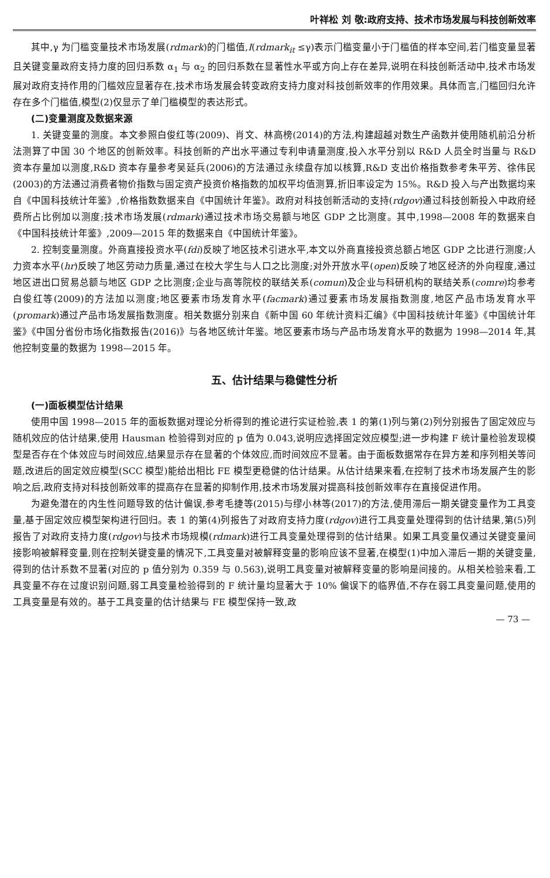叶祥松 刘 敬:政府支持、技术市场发展与科技创新效率
其中,γ 为门槛变量技术市场发展(rdmark)的门槛值,I(rdmark<sub>it</sub> ≤γ)表示门槛变量小于门槛值的样本空间,若门槛变量显著且关键变量政府支持力度的回归系数 α<sub>1</sub> 与 α<sub>2</sub> 的回归系数在显著性水平或方向上存在差异,说明在科技创新活动中,技术市场发展对政府支持作用的门槛效应显著存在,技术市场发展会转变政府支持力度对科技创新效率的作用效果。具体而言,门槛回归允许存在多个门槛值,模型(2)仅显示了单门槛模型的表达形式。
(二)变量测度及数据来源
1. 关键变量的测度。本文参照白俊红等(2009)、肖文、林高榜(2014)的方法,构建超越对数生产函数并使用随机前沿分析法测算了中国 30 个地区的创新效率。科技创新的产出水平通过专利申请量测度,投入水平分别以 R&D 人员全时当量与 R&D 资本存量加以测度,R&D 资本存量参考吴延兵(2006)的方法通过永续盘存加以核算,R&D 支出价格指数参考朱平芳、徐伟民(2003)的方法通过消费者物价指数与固定资产投资价格指数的加权平均值测算,折旧率设定为 15%。R&D 投入与产出数据均来自《中国科技统计年鉴》,价格指数数据来自《中国统计年鉴》。政府对科技创新活动的支持(rdgov)通过科技创新投入中政府经费所占比例加以测度;技术市场发展(rdmark)通过技术市场交易额与地区 GDP 之比测度。其中,1998—2008 年的数据来自《中国科技统计年鉴》,2009—2015 年的数据来自《中国统计年鉴》。
2. 控制变量测度。外商直接投资水平(fdi)反映了地区技术引进水平,本文以外商直接投资总额占地区 GDP 之比进行测度;人力资本水平(hr)反映了地区劳动力质量,通过在校大学生与人口之比测度;对外开放水平(open)反映了地区经济的外向程度,通过地区进出口贸易总额与地区 GDP 之比测度;企业与高等院校的联结关系(comun)及企业与科研机构的联结关系(comre)均参考白俊红等(2009)的方法加以测度;地区要素市场发育水平(facmark)通过要素市场发展指数测度,地区产品市场发育水平(promark)通过产品市场发展指数测度。相关数据分别来自《新中国 60 年统计资料汇编》《中国科技统计年鉴》《中国统计年鉴》《中国分省份市场化指数报告(2016)》与各地区统计年鉴。地区要素市场与产品市场发育水平的数据为 1998—2014 年,其他控制变量的数据为 1998—2015 年。
五、估计结果与稳健性分析
(一)面板模型估计结果
使用中国 1998—2015 年的面板数据对理论分析得到的推论进行实证检验,表 1 的第(1)列与第(2)列分别报告了固定效应与随机效应的估计结果,使用 Hausman 检验得到对应的 p 值为 0.043,说明应选择固定效应模型;进一步构建 F 统计量检验发现模型是否存在个体效应与时间效应,结果显示存在显著的个体效应,而时间效应不显著。由于面板数据常存在异方差和序列相关等问题,改进后的固定效应模型(SCC 模型)能给出相比 FE 模型更稳健的估计结果。从估计结果来看,在控制了技术市场发展产生的影响之后,政府支持对科技创新效率的提高存在显著的抑制作用,技术市场发展对提高科技创新效率存在直接促进作用。
为避免潜在的内生性问题导致的估计偏误,参考毛捷等(2015)与缪小林等(2017)的方法,使用滞后一期关键变量作为工具变量,基于固定效应模型架构进行回归。表 1 的第(4)列报告了对政府支持力度(rdgov)进行工具变量处理得到的估计结果,第(5)列报告了对政府支持力度(rdgov)与技术市场规模(rdmark)进行工具变量处理得到的估计结果。如果工具变量仅通过关键变量间接影响被解释变量,则在控制关键变量的情况下,工具变量对被解释变量的影响应该不显著,在模型(1)中加入滞后一期的关键变量,得到的估计系数不显著(对应的 p 值分别为 0.359 与 0.563),说明工具变量对被解释变量的影响是间接的。从相关检验来看,工具变量不存在过度识别问题,弱工具变量检验得到的 F 统计量均显著大于 10% 偏误下的临界值,不存在弱工具变量问题,使用的工具变量是有效的。基于工具变量的估计结果与 FE 模型保持一致,政
— 73 —